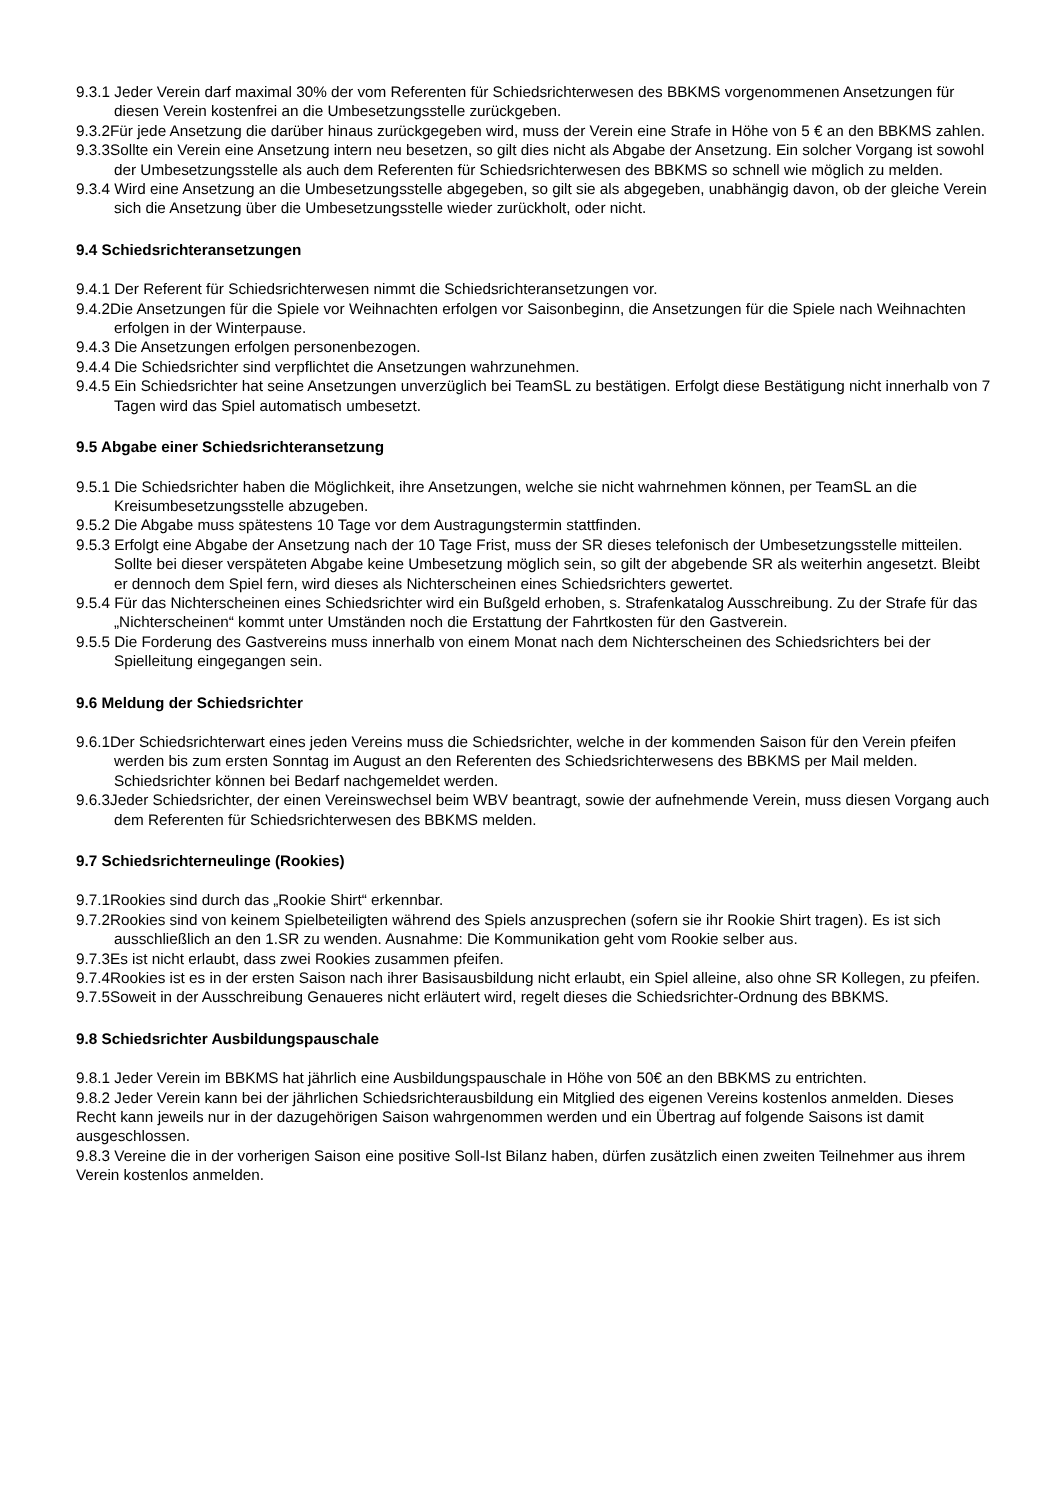9.3.1 Jeder Verein darf maximal 30% der vom Referenten für Schiedsrichterwesen des BBKMS vorgenommenen Ansetzungen für diesen Verein kostenfrei an die Umbesetzungsstelle zurückgeben.
9.3.2Für jede Ansetzung die darüber hinaus zurückgegeben wird, muss der Verein eine Strafe in Höhe von 5 € an den BBKMS zahlen.
9.3.3Sollte ein Verein eine Ansetzung intern neu besetzen, so gilt dies nicht als Abgabe der Ansetzung. Ein solcher Vorgang ist sowohl der Umbesetzungsstelle als auch dem Referenten für Schiedsrichterwesen des BBKMS so schnell wie möglich zu melden.
9.3.4 Wird eine Ansetzung an die Umbesetzungsstelle abgegeben, so gilt sie als abgegeben, unabhängig davon, ob der gleiche Verein sich die Ansetzung über die Umbesetzungsstelle wieder zurückholt, oder nicht.
9.4 Schiedsrichteransetzungen
9.4.1 Der Referent für Schiedsrichterwesen nimmt die Schiedsrichteransetzungen vor.
9.4.2Die Ansetzungen für die Spiele vor Weihnachten erfolgen vor Saisonbeginn, die Ansetzungen für die Spiele nach Weihnachten erfolgen in der Winterpause.
9.4.3 Die Ansetzungen erfolgen personenbezogen.
9.4.4 Die Schiedsrichter sind verpflichtet die Ansetzungen wahrzunehmen.
9.4.5 Ein Schiedsrichter hat seine Ansetzungen unverzüglich bei TeamSL zu bestätigen. Erfolgt diese Bestätigung nicht innerhalb von 7 Tagen wird das Spiel automatisch umbesetzt.
9.5 Abgabe einer Schiedsrichteransetzung
9.5.1 Die Schiedsrichter haben die Möglichkeit, ihre Ansetzungen, welche sie nicht wahrnehmen können, per TeamSL an die Kreisumbesetzungsstelle abzugeben.
9.5.2 Die Abgabe muss spätestens 10 Tage vor dem Austragungstermin stattfinden.
9.5.3 Erfolgt eine Abgabe der Ansetzung nach der 10 Tage Frist, muss der SR dieses telefonisch der Umbesetzungsstelle mitteilen. Sollte bei dieser verspäteten Abgabe keine Umbesetzung möglich sein, so gilt der abgebende SR als weiterhin angesetzt. Bleibt er dennoch dem Spiel fern, wird dieses als Nichterscheinen eines Schiedsrichters gewertet.
9.5.4 Für das Nichterscheinen eines Schiedsrichter wird ein Bußgeld erhoben, s. Strafenkatalog Ausschreibung. Zu der Strafe für das „Nichterscheinen“ kommt unter Umständen noch die Erstattung der Fahrtkosten für den Gastverein.
9.5.5 Die Forderung des Gastvereins muss innerhalb von einem Monat nach dem Nichterscheinen des Schiedsrichters bei der Spielleitung eingegangen sein.
9.6 Meldung der Schiedsrichter
9.6.1Der Schiedsrichterwart eines jeden Vereins muss die Schiedsrichter, welche in der kommenden Saison für den Verein pfeifen werden bis zum ersten Sonntag im August an den Referenten des Schiedsrichterwesens des BBKMS per Mail melden. Schiedsrichter können bei Bedarf nachgemeldet werden.
9.6.3Jeder Schiedsrichter, der einen Vereinswechsel beim WBV beantragt, sowie der aufnehmende Verein, muss diesen Vorgang auch dem Referenten für Schiedsrichterwesen des BBKMS melden.
9.7 Schiedsrichterneulinge (Rookies)
9.7.1Rookies sind durch das „Rookie Shirt“ erkennbar.
9.7.2Rookies sind von keinem Spielbeteiligten während des Spiels anzusprechen (sofern sie ihr Rookie Shirt tragen). Es ist sich ausschließlich an den 1.SR zu wenden. Ausnahme: Die Kommunikation geht vom Rookie selber aus.
9.7.3Es ist nicht erlaubt, dass zwei Rookies zusammen pfeifen.
9.7.4Rookies ist es in der ersten Saison nach ihrer Basisausbildung nicht erlaubt, ein Spiel alleine, also ohne SR Kollegen, zu pfeifen.
9.7.5Soweit in der Ausschreibung Genaueres nicht erläutert wird, regelt dieses die Schiedsrichter-Ordnung des BBKMS.
9.8 Schiedsrichter Ausbildungspauschale
9.8.1 Jeder Verein im BBKMS hat jährlich eine Ausbildungspauschale in Höhe von 50€ an den BBKMS zu entrichten.
9.8.2 Jeder Verein kann bei der jährlichen Schiedsrichterausbildung ein Mitglied des eigenen Vereins kostenlos anmelden. Dieses Recht kann jeweils nur in der dazugehörigen Saison wahrgenommen werden und ein Übertrag auf folgende Saisons ist damit ausgeschlossen.
9.8.3 Vereine die in der vorherigen Saison eine positive Soll-Ist Bilanz haben, dürfen zusätzlich einen zweiten Teilnehmer aus ihrem Verein kostenlos anmelden.